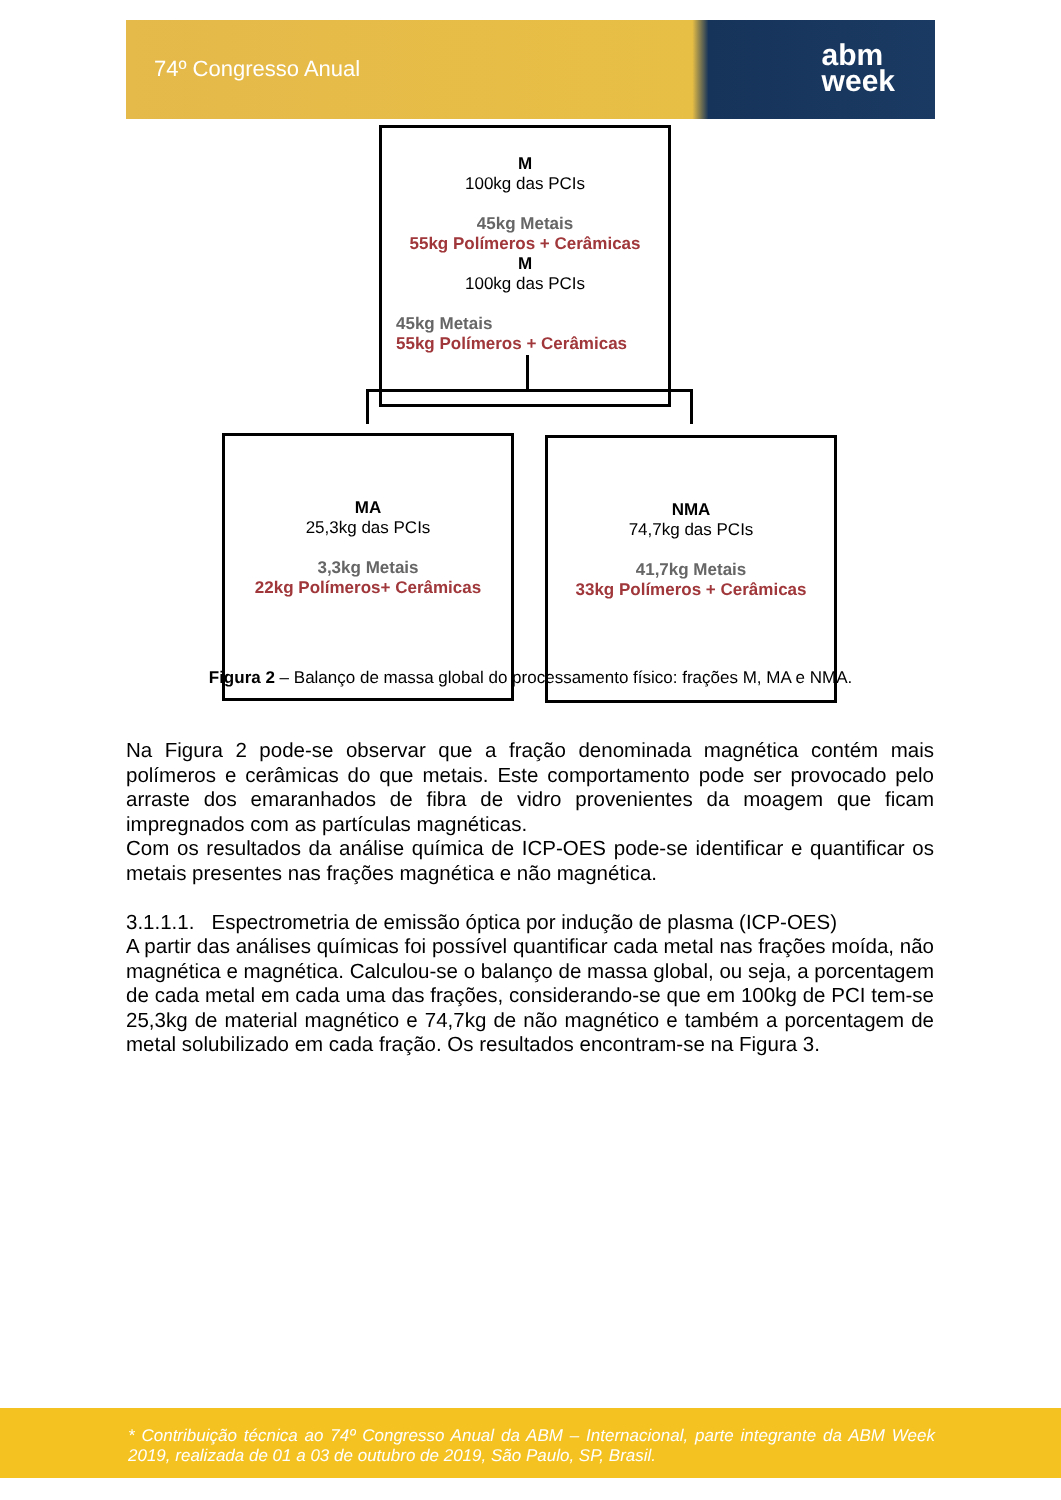74º Congresso Anual
abm
week
M
100kg das PCIs
45kg Metais
55kg Polímeros + Cerâmicas
M
100kg das PCIs
45kg Metais
55kg Polímeros + Cerâmicas
MA
25,3kg das PCIs
3,3kg Metais
22kg Polímeros+ Cerâmicas
NMA
74,7kg das PCIs
41,7kg Metais
33kg Polímeros + Cerâmicas
Figura 2 – Balanço de massa global do processamento físico: frações M, MA e NMA.
Na Figura 2 pode-se observar que a fração denominada magnética contém mais polímeros e cerâmicas do que metais. Este comportamento pode ser provocado pelo arraste dos emaranhados de fibra de vidro provenientes da moagem que ficam impregnados com as partículas magnéticas.
Com os resultados da análise química de ICP-OES pode-se identificar e quantificar os metais presentes nas frações magnética e não magnética.
3.1.1.1. Espectrometria de emissão óptica por indução de plasma (ICP-OES)
A partir das análises químicas foi possível quantificar cada metal nas frações moída, não magnética e magnética. Calculou-se o balanço de massa global, ou seja, a porcentagem de cada metal em cada uma das frações, considerando-se que em 100kg de PCI tem-se 25,3kg de material magnético e 74,7kg de não magnético e também a porcentagem de metal solubilizado em cada fração. Os resultados encontram-se na Figura 3.
* Contribuição técnica ao 74º Congresso Anual da ABM – Internacional, parte integrante da ABM Week 2019, realizada de 01 a 03 de outubro de 2019, São Paulo, SP, Brasil.